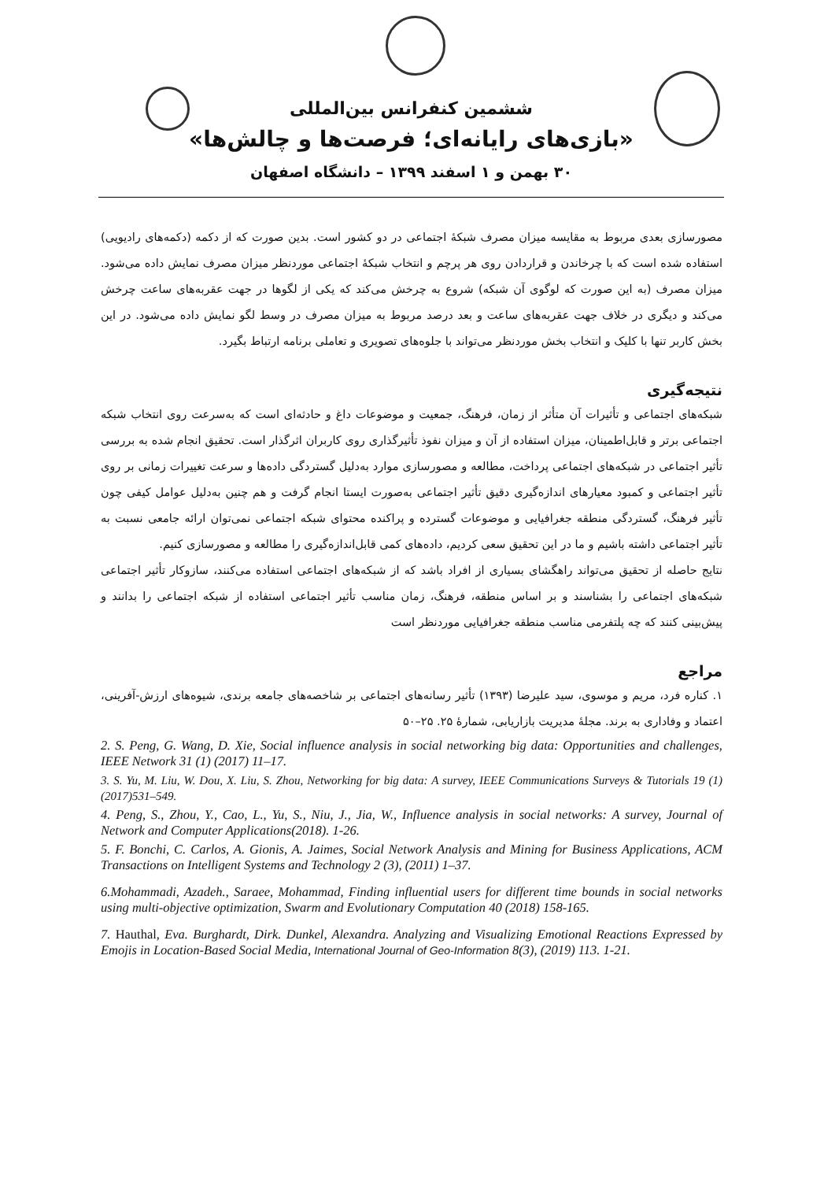ششمین کنفرانس بین‌المللی
«بازی‌های رایانه‌ای؛ فرصت‌ها و چالش‌ها»
۳۰ بهمن و ۱ اسفند ۱۳۹۹ – دانشگاه اصفهان
مصورسازی بعدی مربوط به مقایسه میزان مصرف شبکهٔ اجتماعی در دو کشور است. بدین صورت که از دکمه (دکمه‌های رادیویی) استفاده شده است که با چرخاندن و قراردادن روی هر پرچم و انتخاب شبکهٔ اجتماعی موردنظر میزان مصرف نمایش داده می‌شود. میزان مصرف (به این صورت که لوگوی آن شبکه) شروع به چرخش می‌کند که یکی از لگوها در جهت عقربه‌های ساعت چرخش می‌کند و دیگری در خلاف جهت عقربه‌های ساعت و بعد درصد مربوط به میزان مصرف در وسط لگو نمایش داده می‌شود. در این بخش کاربر تنها با کلیک و انتخاب بخش موردنظر می‌تواند با جلوه‌های تصویری و تعاملی برنامه ارتباط بگیرد.
نتیجه‌گیری
شبکه‌های اجتماعی و تأثیرات آن متأثر از زمان، فرهنگ، جمعیت و موضوعات داغ و حادثه‌ای است که به‌سرعت روی انتخاب شبکه اجتماعی برتر و قابل‌اطمینان، میزان استفاده از آن و میزان نفوذ تأثیرگذاری روی کاربران اثرگذار است. تحقیق انجام شده به بررسی تأثیر اجتماعی در شبکه‌های اجتماعی پرداخت، مطالعه و مصورسازی موارد به‌دلیل گستردگی داده‌ها و سرعت تغییرات زمانی بر روی تأثیر اجتماعی و کمبود معیارهای اندازه‌گیری دقیق تأثیر اجتماعی به‌صورت ایستا انجام گرفت و هم چنین به‌دلیل عوامل کیفی چون تأثیر فرهنگ، گستردگی منطقه جغرافیایی و موضوعات گسترده و پراکنده محتوای شبکه اجتماعی نمی‌توان ارائه جامعی نسبت به تأثیر اجتماعی داشته باشیم و ما در این تحقیق سعی کردیم، داده‌های کمی قابل‌اندازه‌گیری را مطالعه و مصورسازی کنیم.
نتایج حاصله از تحقیق می‌تواند راهگشای بسیاری از افراد باشد که از شبکه‌های اجتماعی استفاده می‌کنند، سازوکار تأثیر اجتماعی شبکه‌های اجتماعی را بشناسند و بر اساس منطقه، فرهنگ، زمان مناسب تأثیر اجتماعی استفاده از شبکه اجتماعی را بدانند و پیش‌بینی کنند که چه پلتفرمی مناسب منطقه جغرافیایی موردنظر است
مراجع
۱. کناره فرد، مریم و موسوی، سید علیرضا (۱۳۹۳) تأثیر رسانه‌های اجتماعی بر شاخصه‌های جامعه برندی، شیوه‌های ارزش-آفرینی، اعتماد و وفاداری به برند. مجلهٔ مدیریت بازاریابی، شمارهٔ ۲۵. ۲۵–۵۰
2. S. Peng, G. Wang, D. Xie, Social influence analysis in social networking big data: Opportunities and challenges, IEEE Network 31 (1) (2017) 11–17.
3. S. Yu, M. Liu, W. Dou, X. Liu, S. Zhou, Networking for big data: A survey, IEEE Communications Surveys & Tutorials 19 (1) (2017)531–549.
4. Peng, S., Zhou, Y., Cao, L., Yu, S., Niu, J., Jia, W., Influence analysis in social networks: A survey, Journal of Network and Computer Applications(2018). 1-26.
5. F. Bonchi, C. Carlos, A. Gionis, A. Jaimes, Social Network Analysis and Mining for Business Applications, ACM Transactions on Intelligent Systems and Technology 2 (3), (2011) 1–37.
6.Mohammadi, Azadeh., Saraee, Mohammad, Finding influential users for different time bounds in social networks using multi-objective optimization, Swarm and Evolutionary Computation 40 (2018) 158-165.
7. Hauthal, Eva. Burghardt, Dirk. Dunkel, Alexandra. Analyzing and Visualizing Emotional Reactions Expressed by Emojis in Location-Based Social Media, International Journal of Geo-Information 8(3), (2019) 113. 1-21.